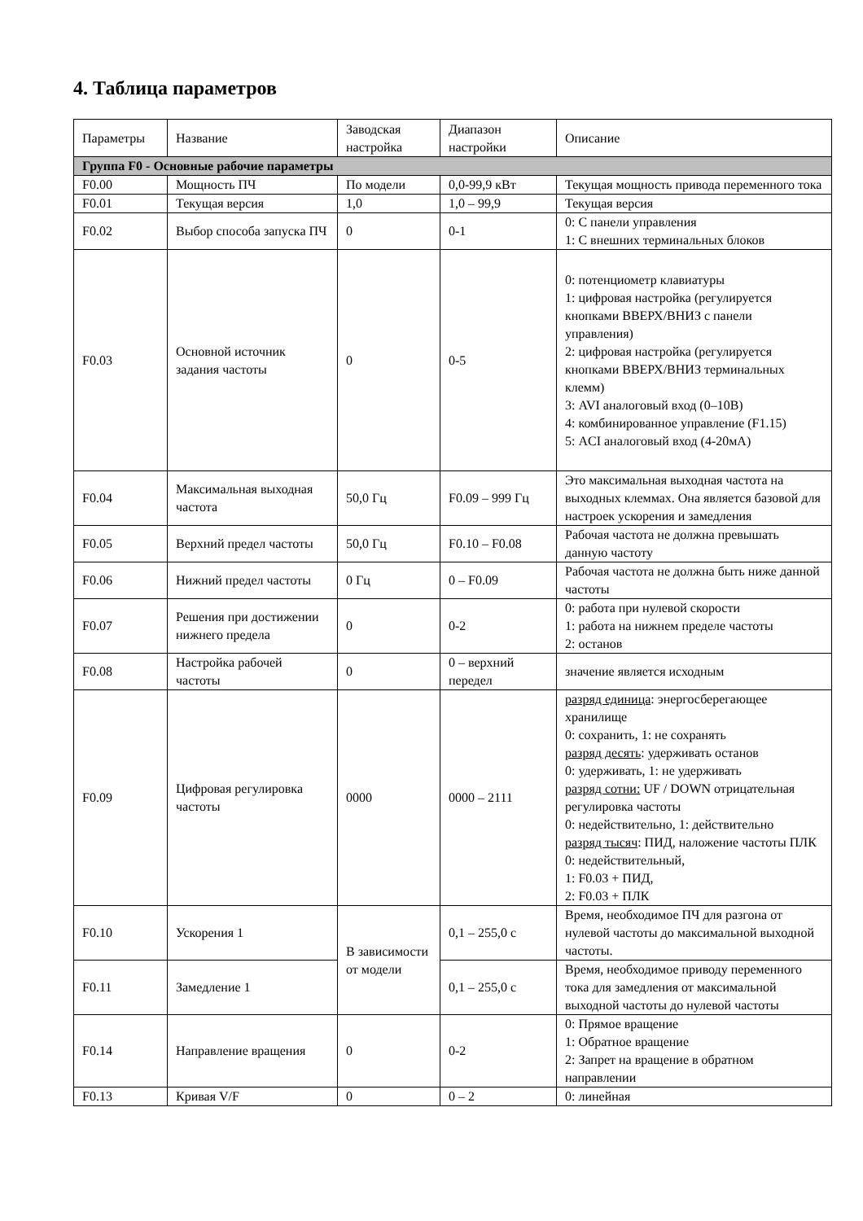4. Таблица параметров
| Параметры | Название | Заводская настройка | Диапазон настройки | Описание |
| --- | --- | --- | --- | --- |
| Группа F0 - Основные рабочие параметры | | | | |
| F0.00 | Мощность ПЧ | По модели | 0,0-99,9 кВт | Текущая мощность привода переменного тока |
| F0.01 | Текущая версия | 1,0 | 1,0 – 99,9 | Текущая версия |
| F0.02 | Выбор способа запуска ПЧ | 0 | 0-1 | 0: С панели управления 1: С внешних терминальных блоков |
| F0.03 | Основной источник задания частоты | 0 | 0-5 | 0: потенциометр клавиатуры 1: цифровая настройка (регулируется кнопками ВВЕРХ/ВНИЗ с панели управления) 2: цифровая настройка (регулируется кнопками ВВЕРХ/ВНИЗ терминальных клемм) 3: AVI аналоговый вход (0–10В) 4: комбинированное управление (F1.15) 5: ACI аналоговый вход (4-20мА) |
| F0.04 | Максимальная выходная частота | 50,0 Гц | F0.09 – 999 Гц | Это максимальная выходная частота на выходных клеммах. Она является базовой для настроек ускорения и замедления |
| F0.05 | Верхний предел частоты | 50,0 Гц | F0.10 – F0.08 | Рабочая частота не должна превышать данную частоту |
| F0.06 | Нижний предел частоты | 0 Гц | 0 – F0.09 | Рабочая частота не должна быть ниже данной частоты |
| F0.07 | Решения при достижении нижнего предела | 0 | 0-2 | 0: работа при нулевой скорости 1: работа на нижнем пределе частоты 2: останов |
| F0.08 | Настройка рабочей частоты | 0 | 0 – верхний передел | значение является исходным |
| F0.09 | Цифровая регулировка частоты | 0000 | 0000 – 2111 | разряд единица : энергосберегающее хранилище 0: сохранить, 1: не сохранять разряд десять : удерживать останов 0: удерживать, 1: не удерживать разряд сотни: UF / DOWN отрицательная регулировка частоты 0: недействительно, 1: действительно разряд тысяч : ПИД, наложение частоты ПЛК 0: недействительный, 1: F0.03 + ПИД, 2: F0.03 + ПЛК |
| F0.10 | Ускорения 1 | В зависимости от модели | 0,1 – 255,0 с | Время, необходимое ПЧ для разгона от нулевой частоты до максимальной выходной частоты. |
| F0.11 | Замедление 1 | | 0,1 – 255,0 с | Время, необходимое приводу переменного тока для замедления от максимальной выходной частоты до нулевой частоты |
| F0.14 | Направление вращения | 0 | 0-2 | 0: Прямое вращение 1: Обратное вращение 2: Запрет на вращение в обратном направлении |
| F0.13 | Кривая V/F | 0 | 0 – 2 | 0: линейная |